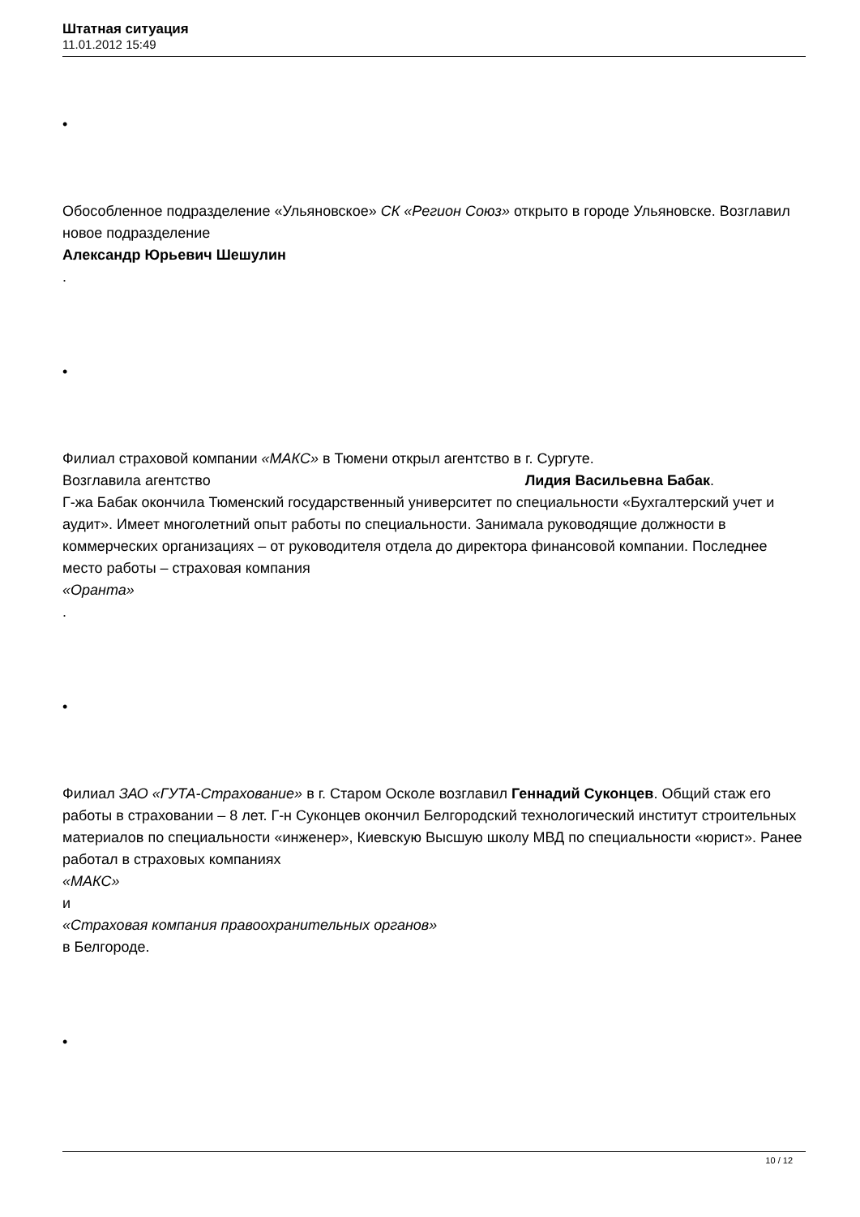Штатная ситуация
11.01.2012 15:49
•
Обособленное подразделение «Ульяновское» СК «Регион Союз» открыто в городе Ульяновске. Возглавил новое подразделение
Александр Юрьевич Шешулин
.
•
Филиал страховой компании «МАКС» в Тюмени открыл агентство в г. Сургуте.
Возглавила агентство Лидия Васильевна Бабак.
Г-жа Бабак окончила Тюменский государственный университет по специальности «Бухгалтерский учет и аудит». Имеет многолетний опыт работы по специальности. Занимала руководящие должности в коммерческих организациях – от руководителя отдела до директора финансовой компании. Последнее место работы – страховая компания
«Оранта»
.
•
Филиал ЗАО «ГУТА-Страхование» в г. Старом Осколе возглавил Геннадий Суконцев. Общий стаж его работы в страховании – 8 лет. Г-н Суконцев окончил Белгородский технологический институт строительных материалов по специальности «инженер», Киевскую Высшую школу МВД по специальности «юрист». Ранее работал в страховых компаниях
«МАКС»
и
«Страховая компания правоохранительных органов»
в Белгороде.
•
10 / 12